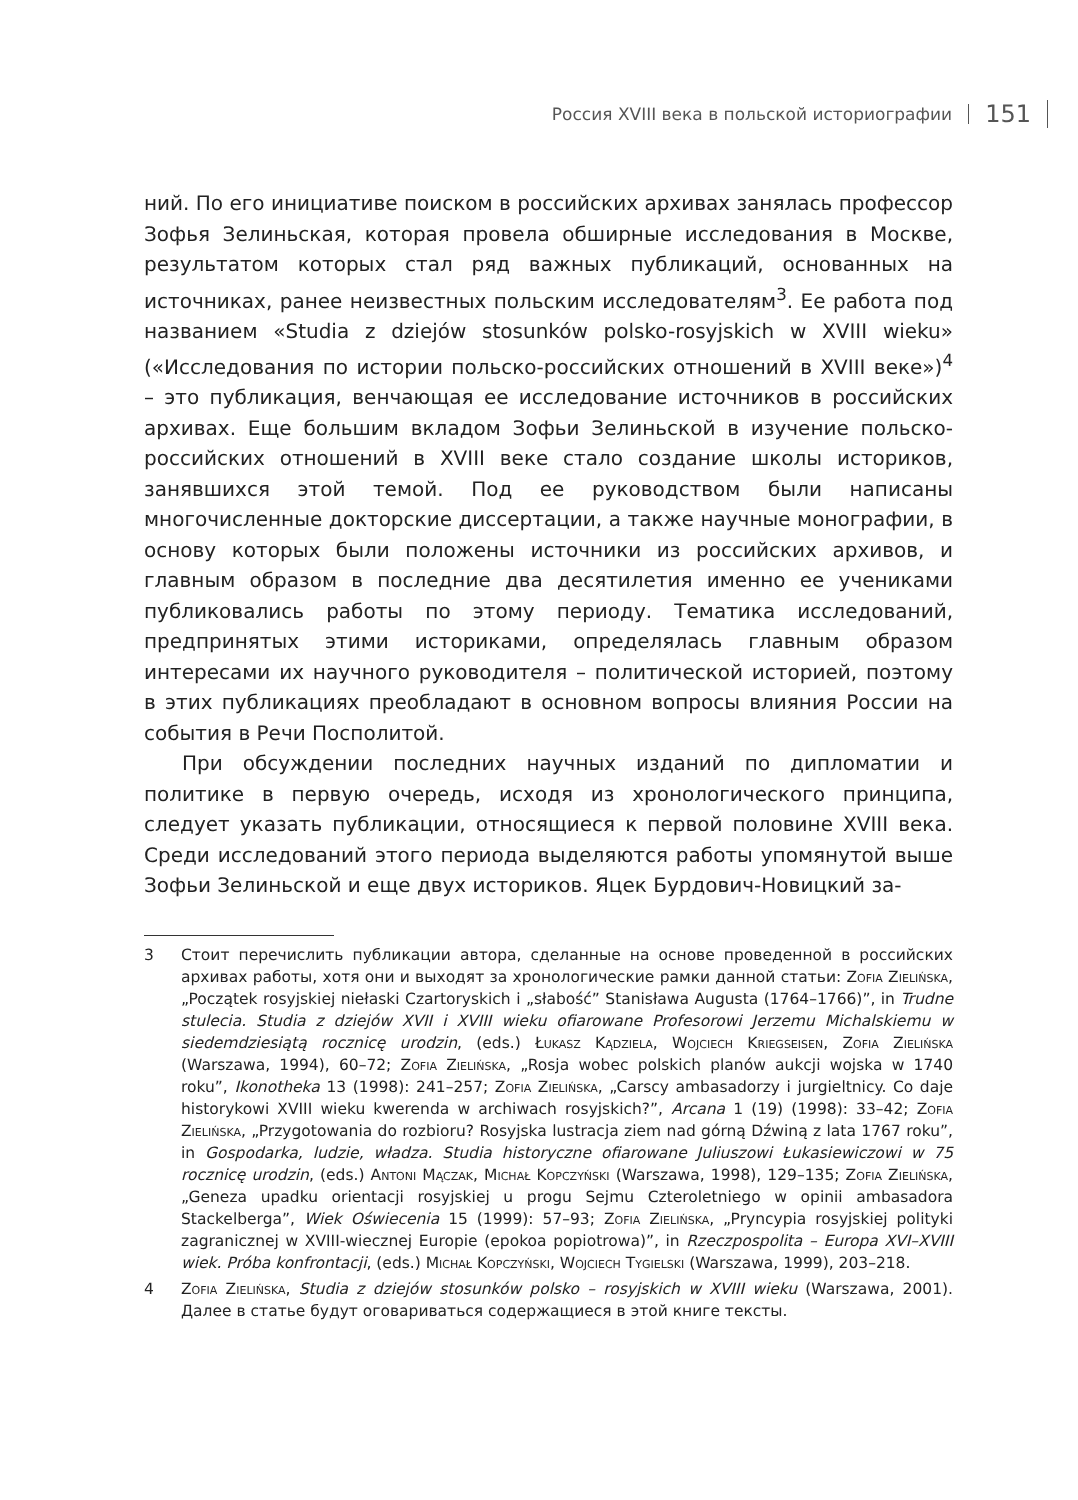Россия XVIII века в польской историографии 151
ний. По его инициативе поиском в российских архивах занялась профессор Зофья Зелиньская, которая провела обширные исследования в Москве, результатом которых стал ряд важных публикаций, основанных на источниках, ранее неизвестных польским исследователям<sup>3</sup>. Ее работа под названием «Studia z dziejów stosunków polsko-rosyjskich w XVIII wieku» («Исследования по истории польско-российских отношений в XVIII веке»)<sup>4</sup> – это публикация, венчающая ее исследование источников в российских архивах. Еще большим вкладом Зофьи Зелиньской в изучение польско-российских отношений в XVIII веке стало создание школы историков, занявшихся этой темой. Под ее руководством были написаны многочисленные докторские диссертации, а также научные монографии, в основу которых были положены источники из российских архивов, и главным образом в последние два десятилетия именно ее учениками публиковались работы по этому периоду. Тематика исследований, предпринятых этими историками, определялась главным образом интересами их научного руководителя – политической историей, поэтому в этих публикациях преобладают в основном вопросы влияния России на события в Речи Посполитой.
При обсуждении последних научных изданий по дипломатии и политике в первую очередь, исходя из хронологического принципа, следует указать публикации, относящиеся к первой половине XVIII века. Среди исследований этого периода выделяются работы упомянутой выше Зофьи Зелиньской и еще двух историков. Яцек Бурдович-Новицкий за-
3 Стоит перечислить публикации автора, сделанные на основе проведенной в российских архивах работы, хотя они и выходят за хронологические рамки данной статьи: Zofia Zielińska, „Początek rosyjskiej niełaski Czartoryskich i „słabość” Stanisława Augusta (1764–1766)”, in Trudne stulecia. Studia z dziejów XVII i XVIII wieku ofiarowane Profesorowi Jerzemu Michalskiemu w siedemdziesiątą rocznicę urodzin, (eds.) Łukasz Kądziela, Wojciech Kriegseisen, Zofia Zielińska (Warszawa, 1994), 60–72; Zofia Zielińska, „Rosja wobec polskich planów aukcji wojska w 1740 roku”, Ikonotheka 13 (1998): 241–257; Zofia Zielińska, „Carscy ambasadorzy i jurgieltnicy. Co daje historykowi XVIII wieku kwerenda w archiwach rosyjskich?”, Arcana 1 (19) (1998): 33–42; Zofia Zielińska, „Przygotowania do rozbioru? Rosyjska lustracja ziem nad górną Dźwiną z lata 1767 roku”, in Gospodarka, ludzie, władza. Studia historyczne ofiarowane Juliuszowi Łukasiewiczowi w 75 rocznicę urodzin, (eds.) Antoni Mączak, Michał Kopczyński (Warszawa, 1998), 129–135; Zofia Zielińska, „Geneza upadku orientacji rosyjskiej u progu Sejmu Czteroletniego w opinii ambasadora Stackelberga”, Wiek Oświecenia 15 (1999): 57–93; Zofia Zielińska, „Pryncypia rosyjskiej polityki zagranicznej w XVIII-wiecznej Europie (epokoa popiotrowa)”, in Rzeczpospolita – Europa XVI–XVIII wiek. Próba konfrontacji, (eds.) Michał Kopczyński, Wojciech Tygielski (Warszawa, 1999), 203–218.
4 Zofia Zielińska, Studia z dziejów stosunków polsko – rosyjskich w XVIII wieku (Warszawa, 2001). Далее в статье будут оговариваться содержащиеся в этой книге тексты.